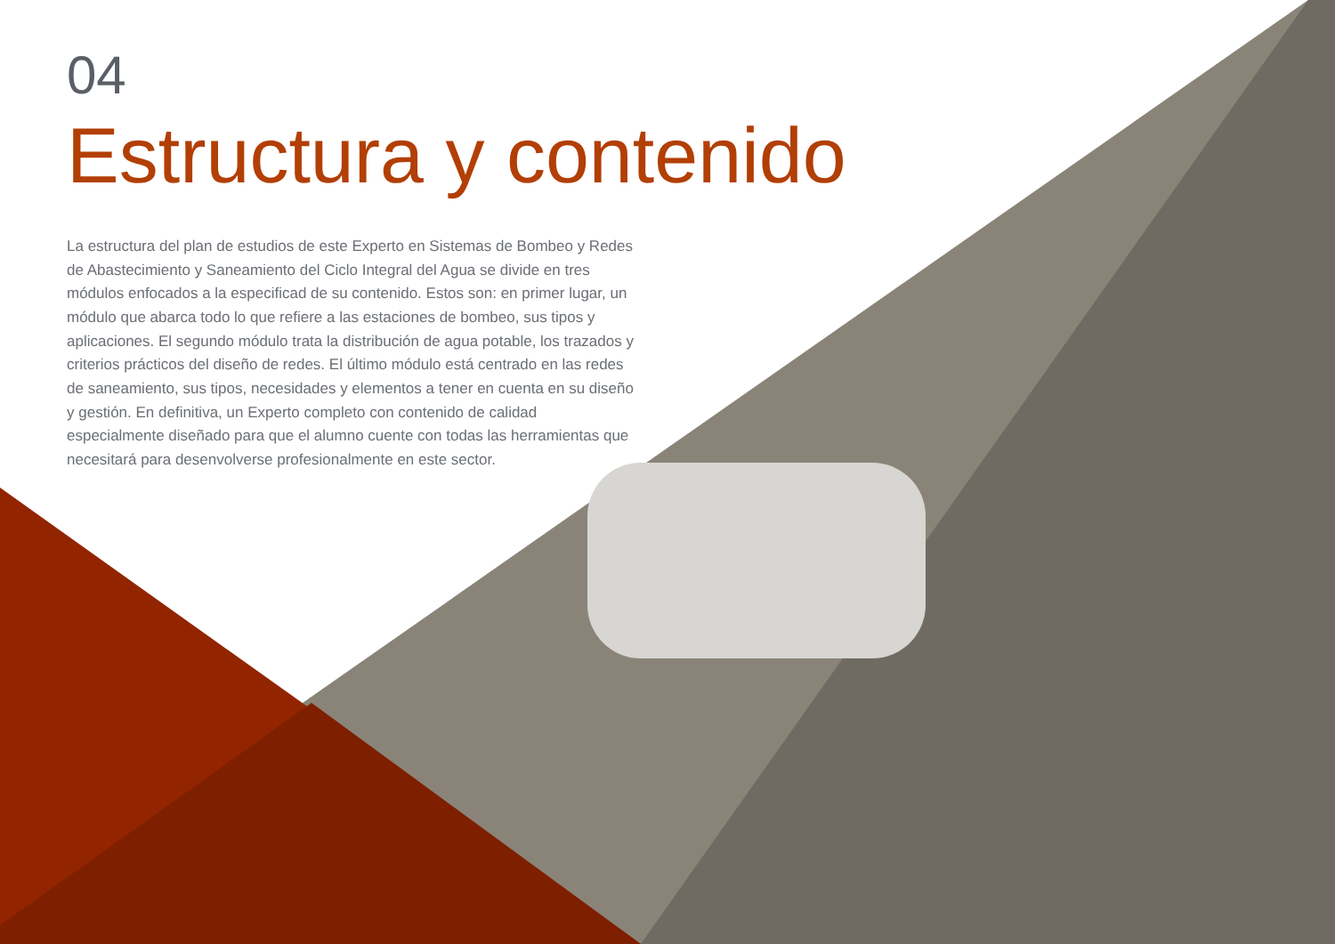04
Estructura y contenido
La estructura del plan de estudios de este Experto en Sistemas de Bombeo y Redes de Abastecimiento y Saneamiento del Ciclo Integral del Agua se divide en tres módulos enfocados a la especificad de su contenido. Estos son: en primer lugar, un módulo que abarca todo lo que refiere a las estaciones de bombeo, sus tipos y aplicaciones. El segundo módulo trata la distribución de agua potable, los trazados y criterios prácticos del diseño de redes. El último módulo está centrado en las redes de saneamiento, sus tipos, necesidades y elementos a tener en cuenta en su diseño y gestión. En definitiva, un Experto completo con contenido de calidad especialmente diseñado para que el alumno cuente con todas las herramientas que necesitará para desenvolverse profesionalmente en este sector.